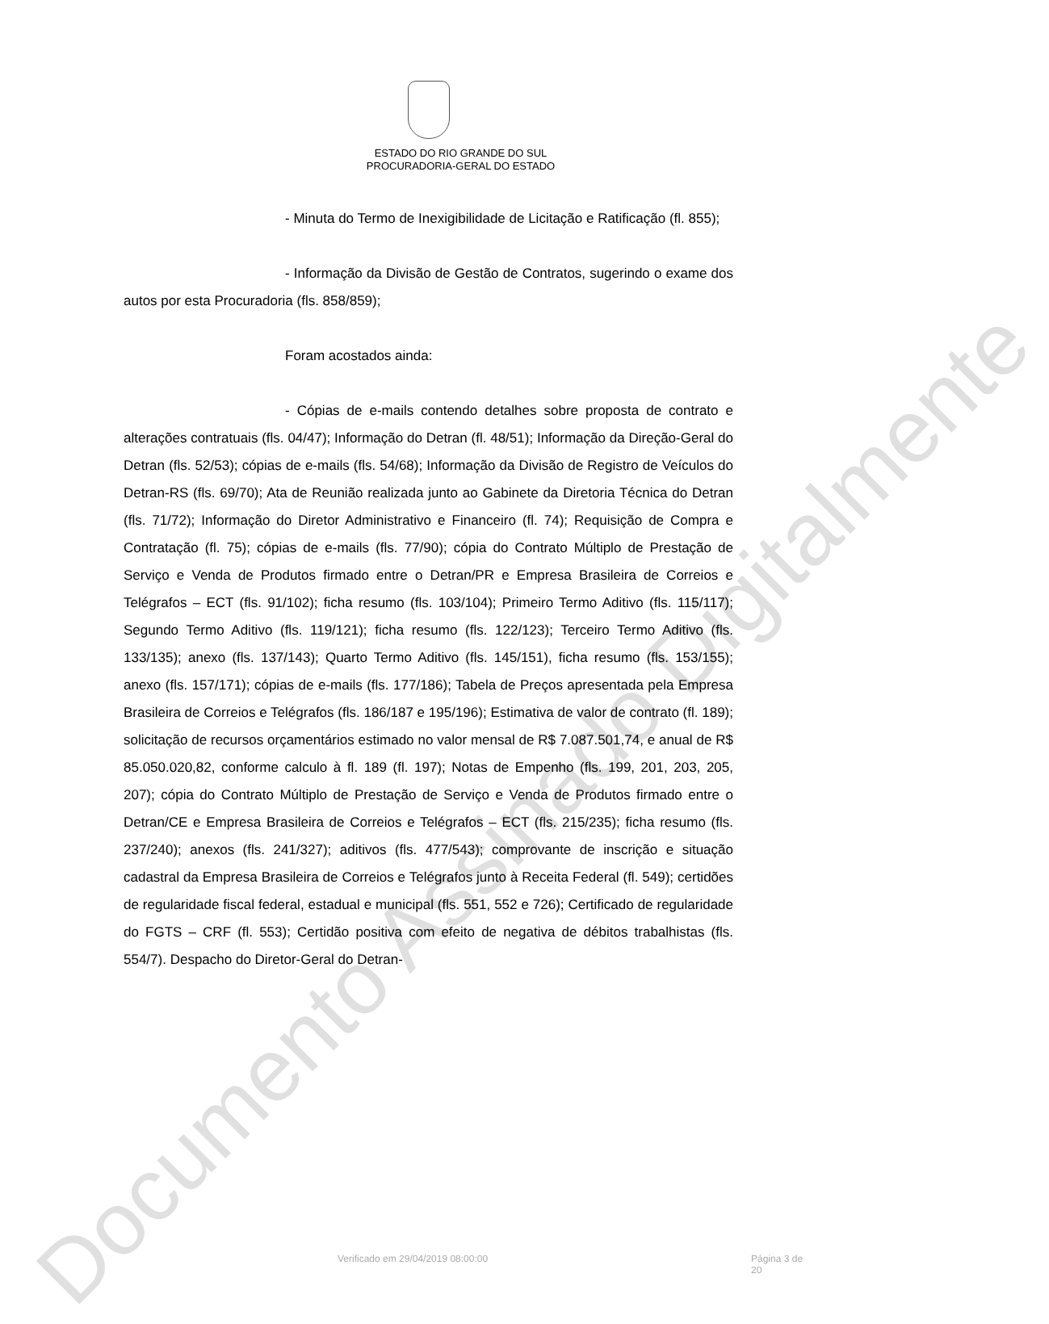ESTADO DO RIO GRANDE DO SUL
PROCURADORIA-GERAL DO ESTADO
- Minuta do Termo de Inexigibilidade de Licitação e Ratificação (fl. 855);
- Informação da Divisão de Gestão de Contratos, sugerindo o exame dos autos por esta Procuradoria (fls. 858/859);
Foram acostados ainda:
- Cópias de e-mails contendo detalhes sobre proposta de contrato e alterações contratuais (fls. 04/47); Informação do Detran (fl. 48/51); Informação da Direção-Geral do Detran (fls. 52/53); cópias de e-mails (fls. 54/68); Informação da Divisão de Registro de Veículos do Detran-RS (fls. 69/70); Ata de Reunião realizada junto ao Gabinete da Diretoria Técnica do Detran (fls. 71/72); Informação do Diretor Administrativo e Financeiro (fl. 74); Requisição de Compra e Contratação (fl. 75); cópias de e-mails (fls. 77/90); cópia do Contrato Múltiplo de Prestação de Serviço e Venda de Produtos firmado entre o Detran/PR e Empresa Brasileira de Correios e Telégrafos – ECT (fls. 91/102); ficha resumo (fls. 103/104); Primeiro Termo Aditivo (fls. 115/117); Segundo Termo Aditivo (fls. 119/121); ficha resumo (fls. 122/123); Terceiro Termo Aditivo (fls. 133/135); anexo (fls. 137/143); Quarto Termo Aditivo (fls. 145/151), ficha resumo (fls. 153/155); anexo (fls. 157/171); cópias de e-mails (fls. 177/186); Tabela de Preços apresentada pela Empresa Brasileira de Correios e Telégrafos (fls. 186/187 e 195/196); Estimativa de valor de contrato (fl. 189); solicitação de recursos orçamentários estimado no valor mensal de R$ 7.087.501,74, e anual de R$ 85.050.020,82, conforme calculo à fl. 189 (fl. 197); Notas de Empenho (fls. 199, 201, 203, 205, 207); cópia do Contrato Múltiplo de Prestação de Serviço e Venda de Produtos firmado entre o Detran/CE e Empresa Brasileira de Correios e Telégrafos – ECT (fls. 215/235); ficha resumo (fls. 237/240); anexos (fls. 241/327); aditivos (fls. 477/543); comprovante de inscrição e situação cadastral da Empresa Brasileira de Correios e Telégrafos junto à Receita Federal (fl. 549); certidões de regularidade fiscal federal, estadual e municipal (fls. 551, 552 e 726); Certificado de regularidade do FGTS – CRF (fl. 553); Certidão positiva com efeito de negativa de débitos trabalhistas (fls. 554/7). Despacho do Diretor-Geral do Detran-
Verificado em 29/04/2019 08:00:00 Página 3 de 20 Documento Assinado Digitalmente